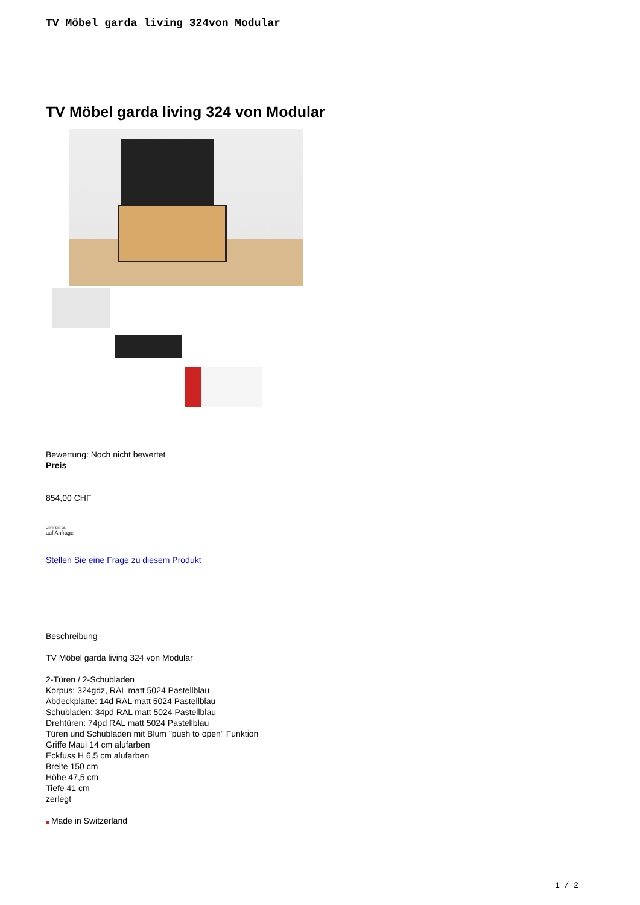TV Möbel garda living 324von Modular
TV Möbel garda living 324 von Modular
Bewertung: Noch nicht bewertet
Preis
854,00 CHF
Lieferzeit ca.
auf Anfrage
Stellen Sie eine Frage zu diesem Produkt
Beschreibung
TV Möbel garda living 324 von Modular
2-Türen / 2-Schubladen
Korpus: 324gdz, RAL matt 5024 Pastellblau
Abdeckplatte: 14d RAL matt 5024 Pastellblau
Schubladen: 34pd RAL matt 5024 Pastellblau
Drehtüren: 74pd RAL matt 5024 Pastellblau
Türen und Schubladen mit Blum "push to open" Funktion
Griffe Maui 14 cm alufarben
Eckfuss H 6,5 cm alufarben
Breite 150 cm
Höhe 47,5 cm
Tiefe 41 cm
zerlegt
Made in Switzerland
1 / 2